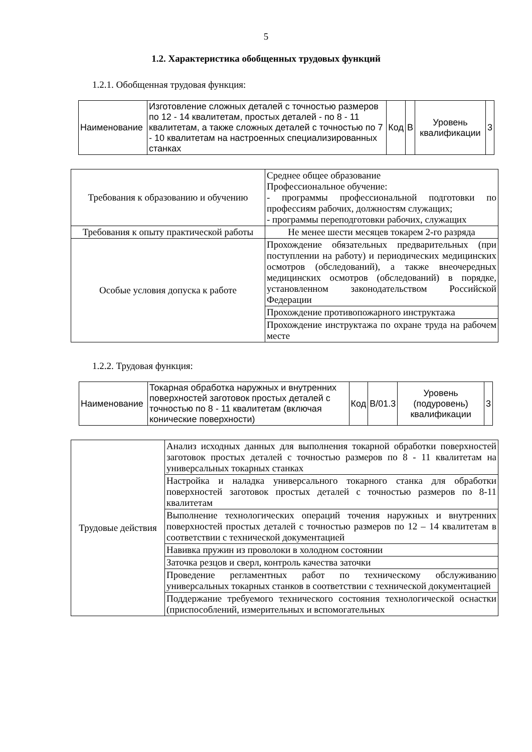5
1.2. Характеристика обобщенных трудовых функций
1.2.1. Обобщенная трудовая функция:
| Наименование | Изготовление сложных деталей с точностью размеров по 12 - 14 квалитетам, простых деталей - по 8 - 11 квалитетам, а также сложных деталей с точностью по 7 - 10 квалитетам на настроенных специализированных станках | Код | В | Уровень квалификации | 3 |
| Требования к образованию и обучению | Среднее общее образование Профессиональное обучение: - программы профессиональной подготовки по профессиям рабочих, должностям служащих; - программы переподготовки рабочих, служащих |
| Требования к опыту практической работы | Не менее шести месяцев токарем 2-го разряда |
| Особые условия допуска к работе | Прохождение обязательных предварительных (при поступлении на работу) и периодических медицинских осмотров (обследований), а также внеочередных медицинских осмотров (обследований) в порядке, установленном законодательством Российской Федерации |
| | Прохождение противопожарного инструктажа |
| | Прохождение инструктажа по охране труда на рабочем месте |
1.2.2. Трудовая функция:
| Наименование | Токарная обработка наружных и внутренних поверхностей заготовок простых деталей с точностью по 8 - 11 квалитетам (включая конические поверхности) | Код | В/01.3 | Уровень (подуровень) квалификации | 3 |
| Трудовые действия | Анализ исходных данных для выполнения токарной обработки поверхностей заготовок простых деталей с точностью размеров по 8 - 11 квалитетам на универсальных токарных станках |
| | Настройка и наладка универсального токарного станка для обработки поверхностей заготовок простых деталей с точностью размеров по 8-11 квалитетам |
| | Выполнение технологических операций точения наружных и внутренних поверхностей простых деталей с точностью размеров по 12 – 14 квалитетам в соответствии с технической документацией |
| | Навивка пружин из проволоки в холодном состоянии |
| | Заточка резцов и сверл, контроль качества заточки |
| | Проведение регламентных работ по техническому обслуживанию универсальных токарных станков в соответствии с технической документацией |
| | Поддержание требуемого технического состояния технологической оснастки (приспособлений, измерительных и вспомогательных |